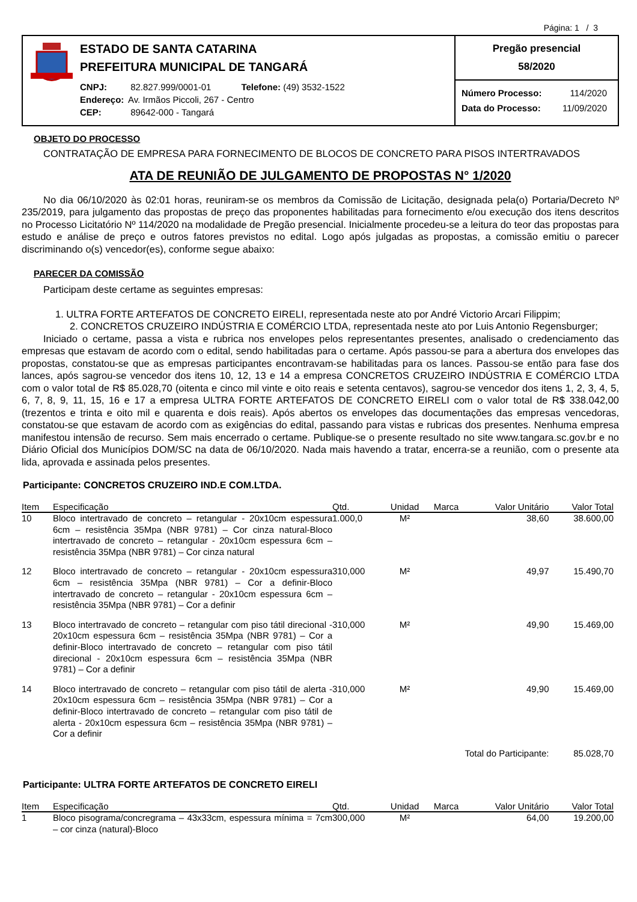Página: 1 / 3
ESTADO DE SANTA CATARINA
PREFEITURA MUNICIPAL DE TANGARÁ
CNPJ: 82.827.999/0001-01 Telefone: (49) 3532-1522
Endereço: Av. Irmãos Piccoli, 267 - Centro
CEP: 89642-000 - Tangará
Pregão presencial
58/2020
Número Processo: 114/2020
Data do Processo: 11/09/2020
OBJETO DO PROCESSO
CONTRATAÇÃO DE EMPRESA PARA FORNECIMENTO DE BLOCOS DE CONCRETO PARA PISOS INTERTRAVADOS
ATA DE REUNIÃO DE JULGAMENTO DE PROPOSTAS N° 1/2020
No dia 06/10/2020 às 02:01 horas, reuniram-se os membros da Comissão de Licitação, designada pela(o) Portaria/Decreto Nº 235/2019, para julgamento das propostas de preço das proponentes habilitadas para fornecimento e/ou execução dos itens descritos no Processo Licitatório Nº 114/2020 na modalidade de Pregão presencial. Inicialmente procedeu-se a leitura do teor das propostas para estudo e análise de preço e outros fatores previstos no edital. Logo após julgadas as propostas, a comissão emitiu o parecer discriminando o(s) vencedor(es), conforme segue abaixo:
PARECER DA COMISSÃO
Participam deste certame as seguintes empresas:
1. ULTRA FORTE ARTEFATOS DE CONCRETO EIRELI, representada neste ato por André Victorio Arcari Filippim;
2. CONCRETOS CRUZEIRO INDÚSTRIA E COMÉRCIO LTDA, representada neste ato por Luis Antonio Regensburger;
Iniciado o certame, passa a vista e rubrica nos envelopes pelos representantes presentes, analisado o credenciamento das empresas que estavam de acordo com o edital, sendo habilitadas para o certame. Após passou-se para a abertura dos envelopes das propostas, constatou-se que as empresas participantes encontravam-se habilitadas para os lances. Passou-se então para fase dos lances, após sagrou-se vencedor dos itens 10, 12, 13 e 14 a empresa CONCRETOS CRUZEIRO INDÚSTRIA E COMÉRCIO LTDA com o valor total de R$ 85.028,70 (oitenta e cinco mil vinte e oito reais e setenta centavos), sagrou-se vencedor dos itens 1, 2, 3, 4, 5, 6, 7, 8, 9, 11, 15, 16 e 17 a empresa ULTRA FORTE ARTEFATOS DE CONCRETO EIRELI com o valor total de R$ 338.042,00 (trezentos e trinta e oito mil e quarenta e dois reais). Após abertos os envelopes das documentações das empresas vencedoras, constatou-se que estavam de acordo com as exigências do edital, passando para vistas e rubricas dos presentes. Nenhuma empresa manifestou intensão de recurso. Sem mais encerrado o certame. Publique-se o presente resultado no site www.tangara.sc.gov.br e no Diário Oficial dos Municípios DOM/SC na data de 06/10/2020. Nada mais havendo a tratar, encerra-se a reunião, com o presente ata lida, aprovada e assinada pelos presentes.
Participante: CONCRETOS CRUZEIRO IND.E COM.LTDA.
| Item | Especificação | Qtd. | Unidad | Marca | Valor Unitário | Valor Total |
| --- | --- | --- | --- | --- | --- | --- |
| 10 | Bloco intertravado de concreto – retangular - 20x10cm espessura 6cm – resistência 35Mpa (NBR 9781) – Cor cinza natural-Bloco intertravado de concreto – retangular - 20x10cm espessura 6cm – resistência 35Mpa (NBR 9781) – Cor cinza natural | 1.000,0 | M² | | 38,60 | 38.600,00 |
| 12 | Bloco intertravado de concreto – retangular - 20x10cm espessura 6cm – resistência 35Mpa (NBR 9781) – Cor a definir-Bloco intertravado de concreto – retangular - 20x10cm espessura 6cm – resistência 35Mpa (NBR 9781) – Cor a definir | 310,000 | M² | | 49,97 | 15.490,70 |
| 13 | Bloco intertravado de concreto – retangular com piso tátil direcional - 20x10cm espessura 6cm – resistência 35Mpa (NBR 9781) – Cor a definir-Bloco intertravado de concreto – retangular com piso tátil direcional - 20x10cm espessura 6cm – resistência 35Mpa (NBR 9781) – Cor a definir | 310,000 | M² | | 49,90 | 15.469,00 |
| 14 | Bloco intertravado de concreto – retangular com piso tátil de alerta - 20x10cm espessura 6cm – resistência 35Mpa (NBR 9781) – Cor a definir-Bloco intertravado de concreto – retangular com piso tátil de alerta - 20x10cm espessura 6cm – resistência 35Mpa (NBR 9781) – Cor a definir | 310,000 | M² | | 49,90 | 15.469,00 |
| Total do Participante: | | | | | | 85.028,70 |
Participante: ULTRA FORTE ARTEFATOS DE CONCRETO EIRELI
| Item | Especificação | Qtd. | Unidad | Marca | Valor Unitário | Valor Total |
| --- | --- | --- | --- | --- | --- | --- |
| 1 | Bloco pisograma/concregrama – 43x33cm, espessura mínima = 7cm – cor cinza (natural)-Bloco | 300,000 | M² | | 64,00 | 19.200,00 |